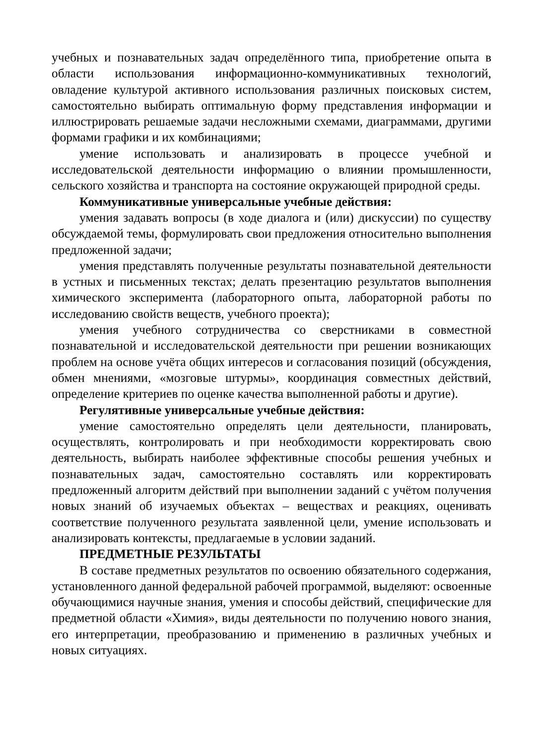учебных и познавательных задач определённого типа, приобретение опыта в области использования информационно-коммуникативных технологий, овладение культурой активного использования различных поисковых систем, самостоятельно выбирать оптимальную форму представления информации и иллюстрировать решаемые задачи несложными схемами, диаграммами, другими формами графики и их комбинациями;
умение использовать и анализировать в процессе учебной и исследовательской деятельности информацию о влиянии промышленности, сельского хозяйства и транспорта на состояние окружающей природной среды.
Коммуникативные универсальные учебные действия:
умения задавать вопросы (в ходе диалога и (или) дискуссии) по существу обсуждаемой темы, формулировать свои предложения относительно выполнения предложенной задачи;
умения представлять полученные результаты познавательной деятельности в устных и письменных текстах; делать презентацию результатов выполнения химического эксперимента (лабораторного опыта, лабораторной работы по исследованию свойств веществ, учебного проекта);
умения учебного сотрудничества со сверстниками в совместной познавательной и исследовательской деятельности при решении возникающих проблем на основе учёта общих интересов и согласования позиций (обсуждения, обмен мнениями, «мозговые штурмы», координация совместных действий, определение критериев по оценке качества выполненной работы и другие).
Регулятивные универсальные учебные действия:
умение самостоятельно определять цели деятельности, планировать, осуществлять, контролировать и при необходимости корректировать свою деятельность, выбирать наиболее эффективные способы решения учебных и познавательных задач, самостоятельно составлять или корректировать предложенный алгоритм действий при выполнении заданий с учётом получения новых знаний об изучаемых объектах – веществах и реакциях, оценивать соответствие полученного результата заявленной цели, умение использовать и анализировать контексты, предлагаемые в условии заданий.
ПРЕДМЕТНЫЕ РЕЗУЛЬТАТЫ
В составе предметных результатов по освоению обязательного содержания, установленного данной федеральной рабочей программой, выделяют: освоенные обучающимися научные знания, умения и способы действий, специфические для предметной области «Химия», виды деятельности по получению нового знания, его интерпретации, преобразованию и применению в различных учебных и новых ситуациях.